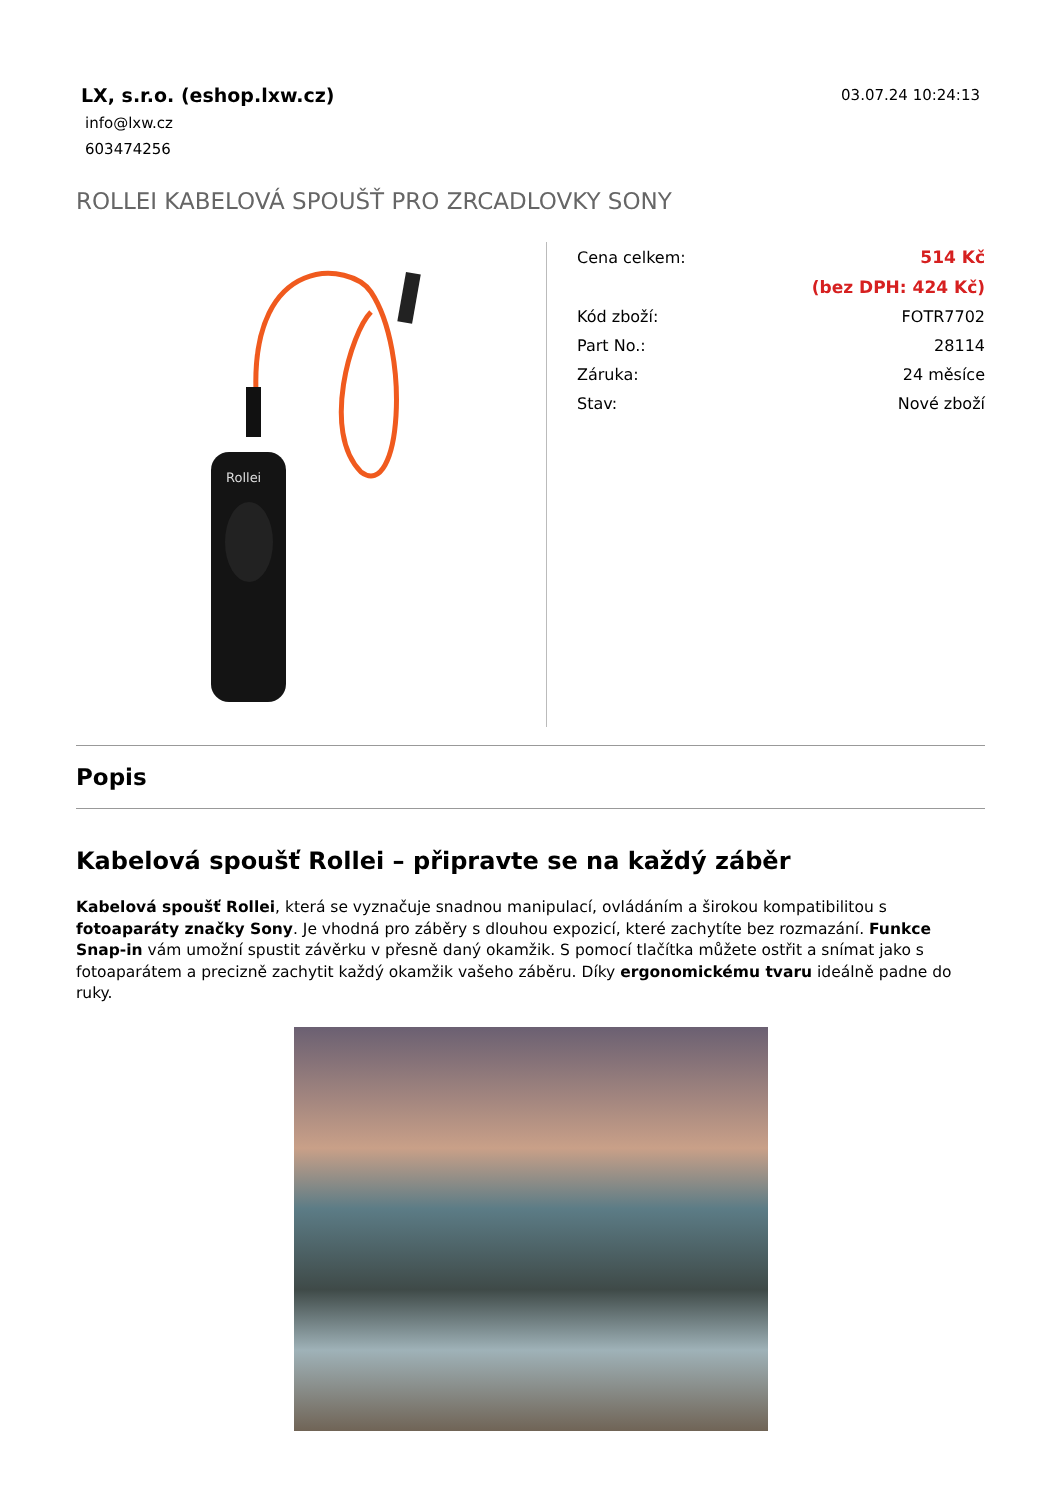LX, s.r.o. (eshop.lxw.cz)
info@lxw.cz
603474256
03.07.24 10:24:13
ROLLEI KABELOVÁ SPOUŠŤ PRO ZRCADLOVKY SONY
Rollei
| Cena celkem: | 514 Kč |
| | (bez DPH: 424 Kč) |
| Kód zboží: | FOTR7702 |
| Part No.: | 28114 |
| Záruka: | 24 měsíce |
| Stav: | Nové zboží |
Popis
Kabelová spoušť Rollei – připravte se na každý záběr
Kabelová spoušť Rollei, která se vyznačuje snadnou manipulací, ovládáním a širokou kompatibilitou s fotoaparáty značky Sony. Je vhodná pro záběry s dlouhou expozicí, které zachytíte bez rozmazání. Funkce Snap-in vám umožní spustit závěrku v přesně daný okamžik. S pomocí tlačítka můžete ostřit a snímat jako s fotoaparátem a precizně zachytit každý okamžik vašeho záběru. Díky ergonomickému tvaru ideálně padne do ruky.